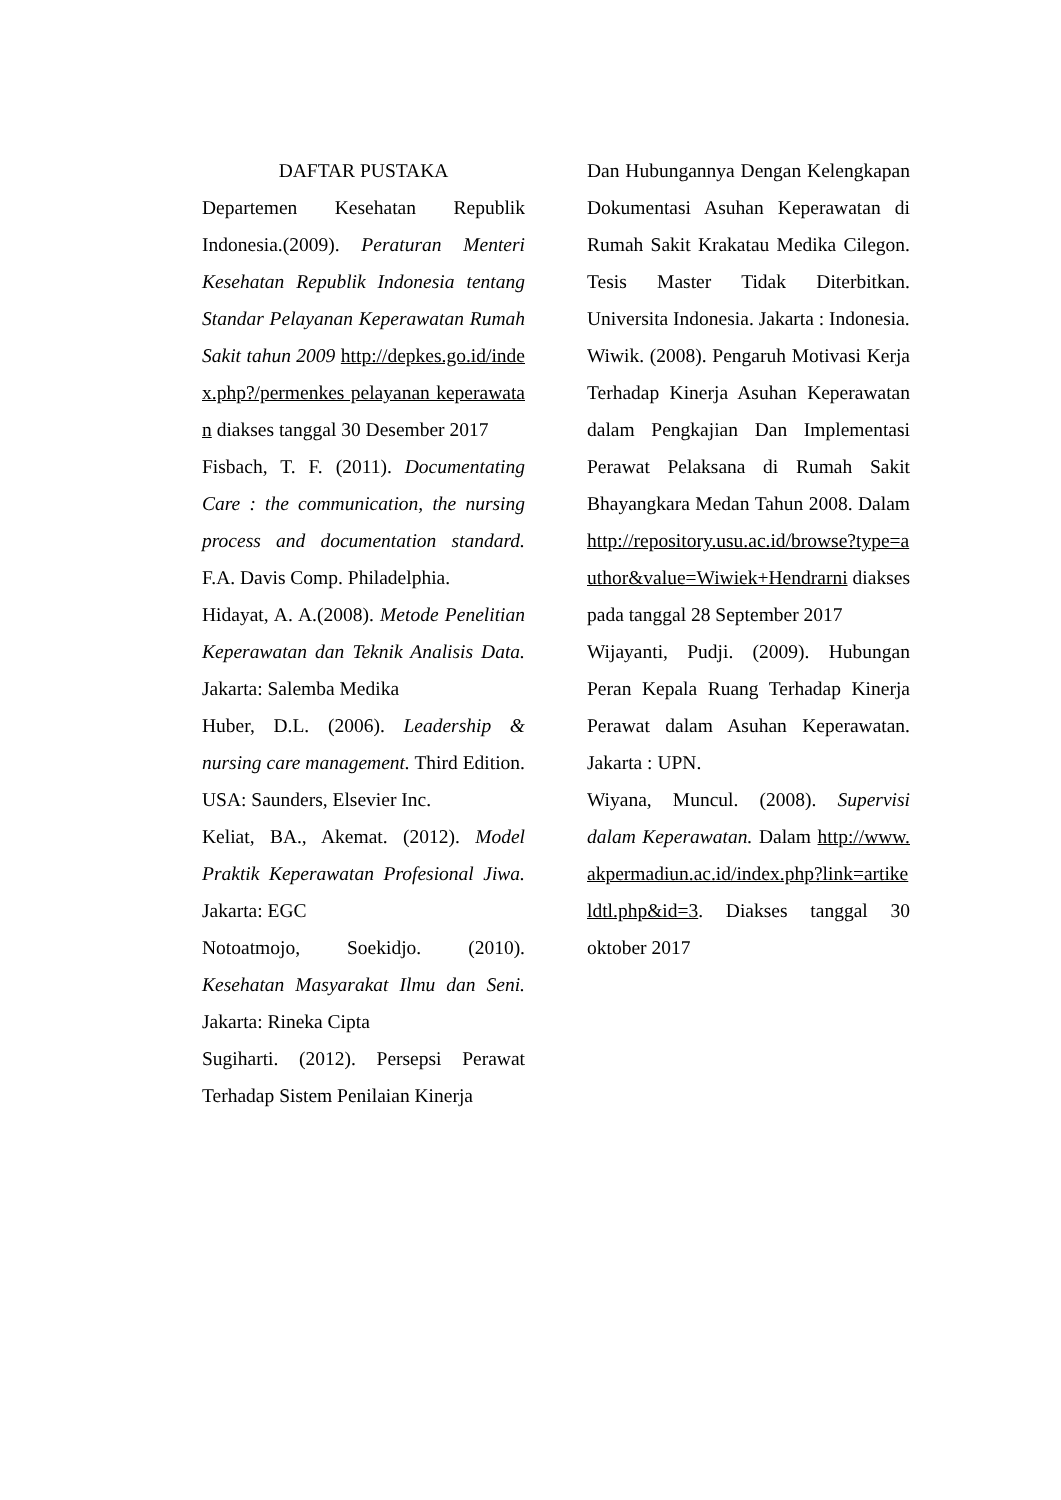DAFTAR PUSTAKA
Departemen Kesehatan Republik Indonesia.(2009). Peraturan Menteri Kesehatan Republik Indonesia tentang Standar Pelayanan Keperawatan Rumah Sakit tahun 2009 http://depkes.go.id/index.php?/permenkes pelayanan keperawatan diakses tanggal 30 Desember 2017
Fisbach, T. F. (2011). Documentating Care : the communication, the nursing process and documentation standard. F.A. Davis Comp. Philadelphia.
Hidayat, A. A.(2008). Metode Penelitian Keperawatan dan Teknik Analisis Data. Jakarta: Salemba Medika
Huber, D.L. (2006). Leadership & nursing care management. Third Edition. USA: Saunders, Elsevier Inc.
Keliat, BA., Akemat. (2012). Model Praktik Keperawatan Profesional Jiwa. Jakarta: EGC
Notoatmojo, Soekidjo. (2010). Kesehatan Masyarakat Ilmu dan Seni. Jakarta: Rineka Cipta
Sugiharti. (2012). Persepsi Perawat Terhadap Sistem Penilaian Kinerja
Dan Hubungannya Dengan Kelengkapan Dokumentasi Asuhan Keperawatan di Rumah Sakit Krakatau Medika Cilegon. Tesis Master Tidak Diterbitkan. Universita Indonesia. Jakarta : Indonesia.
Wiwik. (2008). Pengaruh Motivasi Kerja Terhadap Kinerja Asuhan Keperawatan dalam Pengkajian Dan Implementasi Perawat Pelaksana di Rumah Sakit Bhayangkara Medan Tahun 2008. Dalam http://repository.usu.ac.id/browse?type=author&value=Wiwiek+Hendrarni diakses pada tanggal 28 September 2017
Wijayanti, Pudji. (2009). Hubungan Peran Kepala Ruang Terhadap Kinerja Perawat dalam Asuhan Keperawatan. Jakarta : UPN.
Wiyana, Muncul. (2008). Supervisi dalam Keperawatan. Dalam http://www.akpermadiun.ac.id/index.php?link=artikeldtl.php&id=3. Diakses tanggal 30 oktober 2017